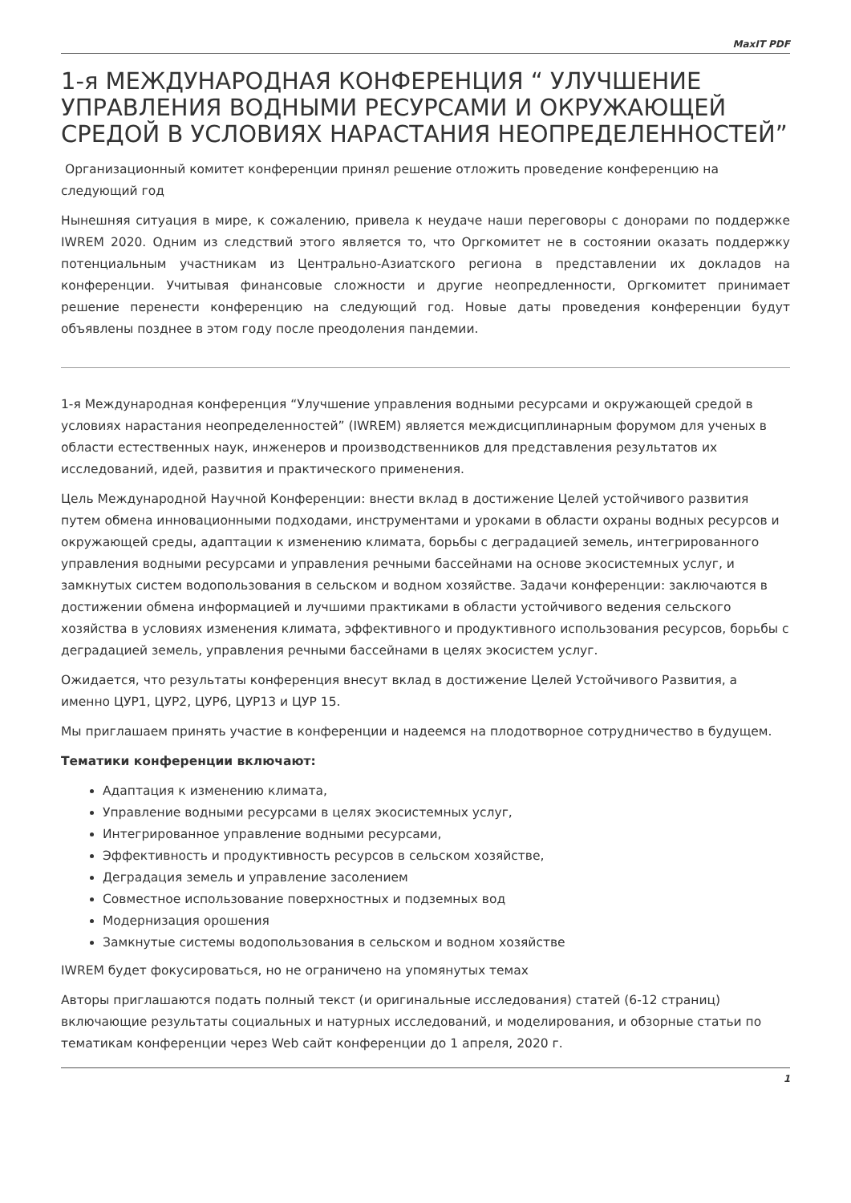MaxIT PDF
1-я МЕЖДУНАРОДНАЯ КОНФЕРЕНЦИЯ “ УЛУЧШЕНИЕ УПРАВЛЕНИЯ ВОДНЫМИ РЕСУРСАМИ И ОКРУЖАЮЩЕЙ СРЕДОЙ В УСЛОВИЯХ НАРАСТАНИЯ НЕОПРЕДЕЛЕННОСТЕЙ”
Организационный комитет конференции принял решение отложить проведение конференцию на следующий год
Нынешняя ситуация в мире, к сожалению, привела к неудаче наши переговоры с донорами по поддержке IWREM 2020. Одним из следствий этого является то, что Оргкомитет не в состоянии оказать поддержку потенциальным участникам из Центрально-Азиатского региона в представлении их докладов на конференции. Учитывая финансовые сложности и другие неопредленности, Оргкомитет принимает решение перенести конференцию на следующий год. Новые даты проведения конференции будут объявлены позднее в этом году после преодоления пандемии.
1-я Международная конференция “Улучшение управления водными ресурсами и окружающей средой в условиях нарастания неопределенностей” (IWREM) является междисциплинарным форумом для ученых в области естественных наук, инженеров и производственников для представления результатов их исследований, идей, развития и практического применения.
Цель Международной Научной Конференции: внести вклад в достижение Целей устойчивого развития путем обмена инновационными подходами, инструментами и уроками в области охраны водных ресурсов и окружающей среды, адаптации к изменению климата, борьбы с деградацией земель, интегрированного управления водными ресурсами и управления речными бассейнами на основе экосистемных услуг, и замкнутых систем водопользования в сельском и водном хозяйстве. Задачи конференции: заключаются в достижении обмена информацией и лучшими практиками в области устойчивого ведения сельского хозяйства в условиях изменения климата, эффективного и продуктивного использования ресурсов, борьбы с деградацией земель, управления речными бассейнами в целях экосистем услуг.
Ожидается, что результаты конференция внесут вклад в достижение Целей Устойчивого Развития, а именно ЦУР1, ЦУР2, ЦУР6, ЦУР13 и ЦУР 15.
Мы приглашаем принять участие в конференции и надеемся на плодотворное сотрудничество в будущем.
Тематики конференции включают:
Адаптация к изменению климата,
Управление водными ресурсами в целях экосистемных услуг,
Интегрированное управление водными ресурсами,
Эффективность и продуктивность ресурсов в сельском хозяйстве,
Деградация земель и управление засолением
Совместное использование поверхностных и подземных вод
Модернизация орошения
Замкнутые системы водопользования в сельском и водном хозяйстве
IWREM будет фокусироваться, но не ограничено на упомянутых темах
Авторы приглашаются подать полный текст (и оригинальные исследования) статей (6-12 страниц) включающие результаты социальных и натурных исследований, и моделирования, и обзорные статьи по тематикам конференции через Web сайт конференции до 1 апреля, 2020 г.
1